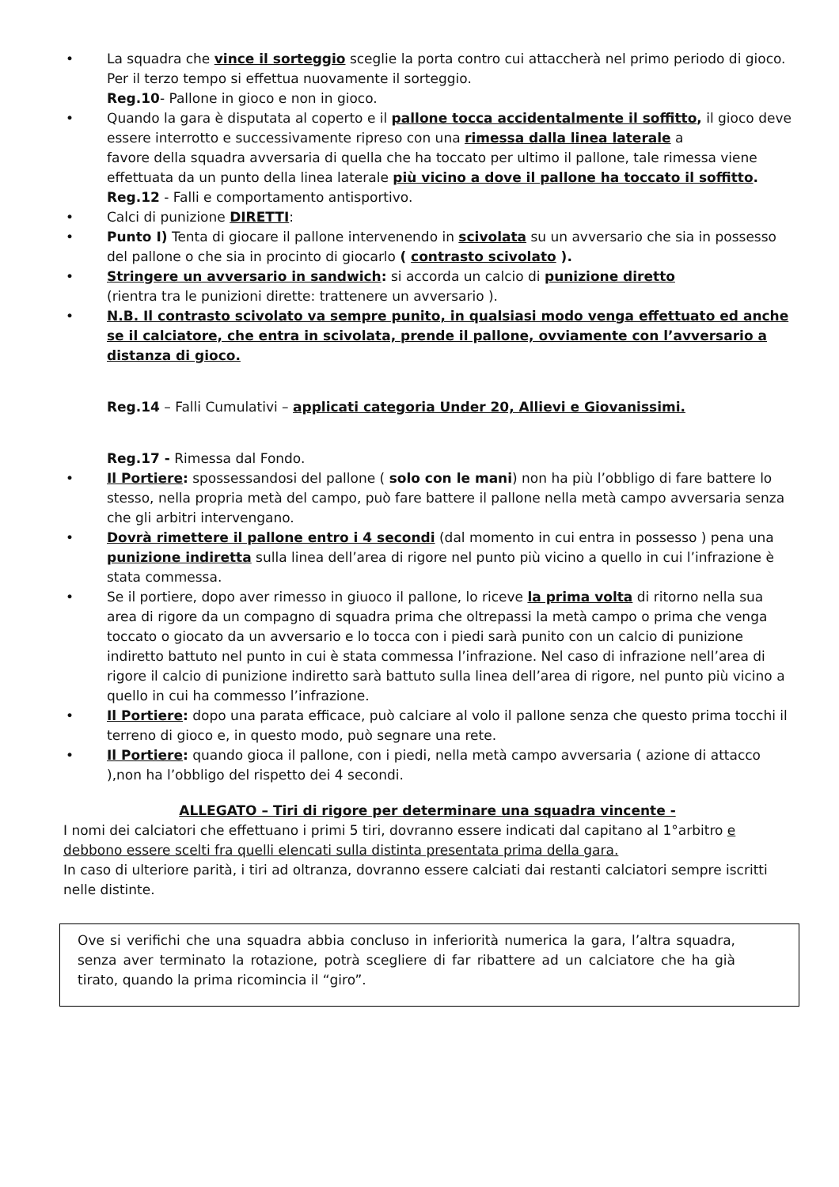• La squadra che vince il sorteggio sceglie la porta contro cui attaccherà nel primo periodo di gioco. Per il terzo tempo si effettua nuovamente il sorteggio.
Reg.10- Pallone in gioco e non in gioco.
• Quando la gara è disputata al coperto e il pallone tocca accidentalmente il soffitto, il gioco deve essere interrotto e successivamente ripreso con una rimessa dalla linea laterale a
favore della squadra avversaria di quella che ha toccato per ultimo il pallone, tale rimessa viene effettuata da un punto della linea laterale più vicino a dove il pallone ha toccato il soffitto. Reg.12 - Falli e comportamento antisportivo.
• Calci di punizione DIRETTI:
• Punto I) Tenta di giocare il pallone intervenendo in scivolata su un avversario che sia in possesso del pallone o che sia in procinto di giocarlo ( contrasto scivolato ).
• Stringere un avversario in sandwich: si accorda un calcio di punizione diretto
(rientra tra le punizioni dirette: trattenere un avversario ).
• N.B. Il contrasto scivolato va sempre punito, in qualsiasi modo venga effettuato ed anche se il calciatore, che entra in scivolata, prende il pallone, ovviamente con l’avversario a distanza di gioco.
Reg.14 – Falli Cumulativi – applicati categoria Under 20, Allievi e Giovanissimi.
Reg.17 - Rimessa dal Fondo.
• Il Portiere: spossessandosi del pallone ( solo con le mani) non ha più l’obbligo di fare battere lo stesso, nella propria metà del campo, può fare battere il pallone nella metà campo avversaria senza che gli arbitri intervengano.
• Dovrà rimettere il pallone entro i 4 secondi (dal momento in cui entra in possesso ) pena una punizione indiretta sulla linea dell’area di rigore nel punto più vicino a quello in cui l’infrazione è stata commessa.
• Se il portiere, dopo aver rimesso in giuoco il pallone, lo riceve la prima volta di ritorno nella sua area di rigore da un compagno di squadra prima che oltrepassi la metà campo o prima che venga toccato o giocato da un avversario e lo tocca con i piedi sarà punito con un calcio di punizione indiretto battuto nel punto in cui è stata commessa l’infrazione. Nel caso di infrazione nell’area di rigore il calcio di punizione indiretto sarà battuto sulla linea dell’area di rigore, nel punto più vicino a quello in cui ha commesso l’infrazione.
• Il Portiere: dopo una parata efficace, può calciare al volo il pallone senza che questo prima tocchi il terreno di gioco e, in questo modo, può segnare una rete.
• Il Portiere: quando gioca il pallone, con i piedi, nella metà campo avversaria ( azione di attacco ),non ha l’obbligo del rispetto dei 4 secondi.
ALLEGATO – Tiri di rigore per determinare una squadra vincente -
I nomi dei calciatori che effettuano i primi 5 tiri, dovranno essere indicati dal capitano al 1°arbitro e debbono essere scelti fra quelli elencati sulla distinta presentata prima della gara.
In caso di ulteriore parità, i tiri ad oltranza, dovranno essere calciati dai restanti calciatori sempre iscritti nelle distinte.
Ove si verifichi che una squadra abbia concluso in inferiorità numerica la gara, l’altra squadra, senza aver terminato la rotazione, potrà scegliere di far ribattere ad un calciatore che ha già tirato, quando la prima ricomincia il “giro”.